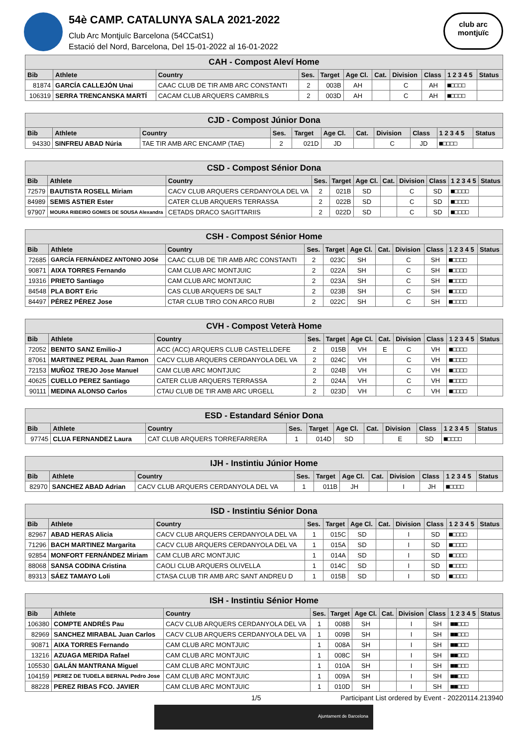54è CAMP. CATALUNYA SALA 2021-2022
Club Arc Montjuïc Barcelona (54CCatS1)
Estació del Nord, Barcelona, Del 15-01-2022 al 16-01-2022
club arc
montjuïc
| CAH - Compost Aleví Home | | | | | | | | | | |
| Bib | Athlete | Country | Ses. | Target | Age Cl. | Cat. | Division | Class | 1 2 3 4 5 | Status |
| 81874 | GARCÍA CALLEJÓN Unai | CAAC CLUB DE TIR AMB ARC CONSTANTI | 2 | 003B | AH | | C | AH | ■□□□□ | |
| 106319 | SERRA TRENCANSKA MARTÍ | CACAM CLUB ARQUERS CAMBRILS | 2 | 003D | AH | | C | AH | ■□□□□ | |
| CJD - Compost Júnior Dona | | | | | | | | | | |
| Bib | Athlete | Country | Ses. | Target | Age Cl. | Cat. | Division | Class | 1 2 3 4 5 | Status |
| 94330 | SINFREU ABAD Núria | TAE TIR AMB ARC ENCAMP (TAE) | 2 | 021D | JD | | C | JD | ■□□□□ | |
| CSD - Compost Sénior Dona | | | | | | | | | | |
| Bib | Athlete | Country | Ses. | Target | Age Cl. | Cat. | Division | Class | 1 2 3 4 5 | Status |
| 72579 | BAUTISTA ROSELL Miriam | CACV CLUB ARQUERS CERDANYOLA DEL VA | 2 | 021B | SD | | C | SD | ■□□□□ | |
| 84989 | SEMIS ASTIER Ester | CATER CLUB ARQUERS TERRASSA | 2 | 022B | SD | | C | SD | ■□□□□ | |
| 97907 | MOURA RIBEIRO GOMES DE SOUSA Alexandra | CETADS DRACO SAGITTARIIS | 2 | 022D | SD | | C | SD | ■□□□□ | |
| CSH - Compost Sénior Home | | | | | | | | | | |
| Bib | Athlete | Country | Ses. | Target | Age Cl. | Cat. | Division | Class | 1 2 3 4 5 | Status |
| 72685 | GARCÍA FERNÁNDEZ ANTONIO JOSé | CAAC CLUB DE TIR AMB ARC CONSTANTI | 2 | 023C | SH | | C | SH | ■□□□□ | |
| 90871 | AIXA TORRES Fernando | CAM CLUB ARC MONTJUIC | 2 | 022A | SH | | C | SH | ■□□□□ | |
| 19316 | PRIETO Santiago | CAM CLUB ARC MONTJUIC | 2 | 023A | SH | | C | SH | ■□□□□ | |
| 84548 | PLA BORT Eric | CAS CLUB ARQUERS DE SALT | 2 | 023B | SH | | C | SH | ■□□□□ | |
| 84497 | PÉREZ PÉREZ Jose | CTAR CLUB TIRO CON ARCO RUBI | 2 | 022C | SH | | C | SH | ■□□□□ | |
| CVH - Compost Veterà Home | | | | | | | | | | |
| Bib | Athlete | Country | Ses. | Target | Age Cl. | Cat. | Division | Class | 1 2 3 4 5 | Status |
| 72052 | BENITO SANZ Emilio-J | ACC (ACC) ARQUERS CLUB CASTELLDEFE | 2 | 015B | VH | E | C | VH | ■□□□□ | |
| 87061 | MARTINEZ PERAL Juan Ramon | CACV CLUB ARQUERS CERDANYOLA DEL VA | 2 | 024C | VH | | C | VH | ■□□□□ | |
| 72153 | MUÑOZ TREJO Jose Manuel | CAM CLUB ARC MONTJUIC | 2 | 024B | VH | | C | VH | ■□□□□ | |
| 40625 | CUELLO PEREZ Santiago | CATER CLUB ARQUERS TERRASSA | 2 | 024A | VH | | C | VH | ■□□□□ | |
| 90111 | MEDINA ALONSO Carlos | CTAU CLUB DE TIR AMB ARC URGELL | 2 | 023D | VH | | C | VH | ■□□□□ | |
| ESD - Estandard Sénior Dona | | | | | | | | | | |
| Bib | Athlete | Country | Ses. | Target | Age Cl. | Cat. | Division | Class | 1 2 3 4 5 | Status |
| 97745 | CLUA FERNANDEZ Laura | CAT CLUB ARQUERS TORREFARRERA | 1 | 014D | SD | | E | SD | ■□□□□ | |
| IJH - Instintiu Júnior Home | | | | | | | | | | |
| Bib | Athlete | Country | Ses. | Target | Age Cl. | Cat. | Division | Class | 1 2 3 4 5 | Status |
| 82970 | SANCHEZ ABAD Adrian | CACV CLUB ARQUERS CERDANYOLA DEL VA | 1 | 011B | JH | | I | JH | ■□□□□ | |
| ISD - Instintiu Sénior Dona | | | | | | | | | | |
| Bib | Athlete | Country | Ses. | Target | Age Cl. | Cat. | Division | Class | 1 2 3 4 5 | Status |
| 82967 | ABAD HERAS Alicia | CACV CLUB ARQUERS CERDANYOLA DEL VA | 1 | 015C | SD | | I | SD | ■□□□□ | |
| 71296 | BACH MARTINEZ Margarita | CACV CLUB ARQUERS CERDANYOLA DEL VA | 1 | 015A | SD | | I | SD | ■□□□□ | |
| 92854 | MONFORT FERNÁNDEZ Miriam | CAM CLUB ARC MONTJUIC | 1 | 014A | SD | | I | SD | ■□□□□ | |
| 88068 | SANSA CODINA Cristina | CAOLI CLUB ARQUERS OLIVELLA | 1 | 014C | SD | | I | SD | ■□□□□ | |
| 89313 | SÁEZ TAMAYO Loli | CTASA CLUB TIR AMB ARC SANT ANDREU D | 1 | 015B | SD | | I | SD | ■□□□□ | |
| ISH - Instintiu Sénior Home | | | | | | | | | | |
| Bib | Athlete | Country | Ses. | Target | Age Cl. | Cat. | Division | Class | 1 2 3 4 5 | Status |
| 106380 | COMPTE ANDRÉS Pau | CACV CLUB ARQUERS CERDANYOLA DEL VA | 1 | 008B | SH | | I | SH | ■■□□□ | |
| 82969 | SANCHEZ MIRABAL Juan Carlos | CACV CLUB ARQUERS CERDANYOLA DEL VA | 1 | 009B | SH | | I | SH | ■■□□□ | |
| 90871 | AIXA TORRES Fernando | CAM CLUB ARC MONTJUIC | 1 | 008A | SH | | I | SH | ■■□□□ | |
| 13216 | AZUAGA MERIDA Rafael | CAM CLUB ARC MONTJUIC | 1 | 008C | SH | | I | SH | ■■□□□ | |
| 105530 | GALÁN MANTRANA Miguel | CAM CLUB ARC MONTJUIC | 1 | 010A | SH | | I | SH | ■■□□□ | |
| 104159 | PEREZ DE TUDELA BERNAL Pedro Jose | CAM CLUB ARC MONTJUIC | 1 | 009A | SH | | I | SH | ■■□□□ | |
| 88228 | PEREZ RIBAS FCO. JAVIER | CAM CLUB ARC MONTJUIC | 1 | 010D | SH | | I | SH | ■■□□□ | |
1/5 Participant List ordered by Event - 20220114.213940
Ajuntament de Barcelona